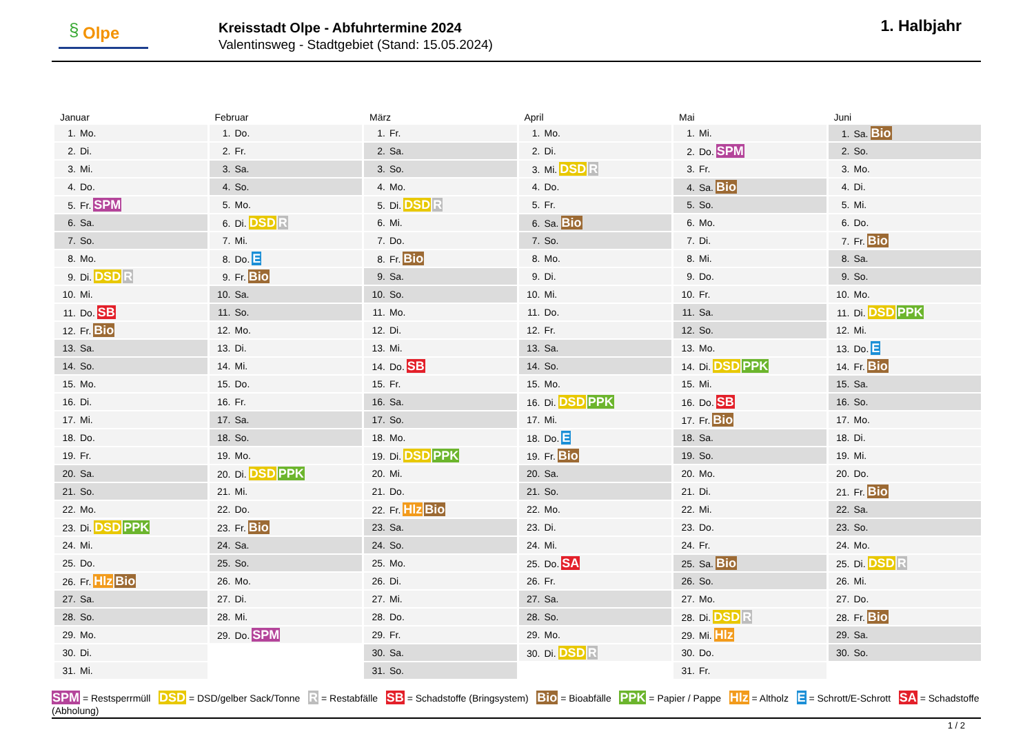§ Olpe
Kreisstadt Olpe - Abfuhrtermine 2024
Valentinsweg - Stadtgebiet (Stand: 15.05.2024)
1. Halbjahr
| Januar | Februar | März | April | Mai | Juni |
| --- | --- | --- | --- | --- | --- |
| 1. Mo. | 1. Do. | 1. Fr. | 1. Mo. | 1. Mi. | 1. Sa. Bio |
| 2. Di. | 2. Fr. | 2. Sa. | 2. Di. | 2. Do. SPM | 2. So. |
| 3. Mi. | 3. Sa. | 3. So. | 3. Mi. DSD R | 3. Fr. | 3. Mo. |
| 4. Do. | 4. So. | 4. Mo. | 4. Do. | 4. Sa. Bio | 4. Di. |
| 5. Fr. SPM | 5. Mo. | 5. Di. DSD R | 5. Fr. | 5. So. | 5. Mi. |
| 6. Sa. | 6. Di. DSD R | 6. Mi. | 6. Sa. Bio | 6. Mo. | 6. Do. |
| 7. So. | 7. Mi. | 7. Do. | 7. So. | 7. Di. | 7. Fr. Bio |
| 8. Mo. | 8. Do. E | 8. Fr. Bio | 8. Mo. | 8. Mi. | 8. Sa. |
| 9. Di. DSD R | 9. Fr. Bio | 9. Sa. | 9. Di. | 9. Do. | 9. So. |
| 10. Mi. | 10. Sa. | 10. So. | 10. Mi. | 10. Fr. | 10. Mo. |
| 11. Do. SB | 11. So. | 11. Mo. | 11. Do. | 11. Sa. | 11. Di. DSD PPK |
| 12. Fr. Bio | 12. Mo. | 12. Di. | 12. Fr. | 12. So. | 12. Mi. |
| 13. Sa. | 13. Di. | 13. Mi. | 13. Sa. | 13. Mo. | 13. Do. E |
| 14. So. | 14. Mi. | 14. Do. SB | 14. So. | 14. Di. DSD PPK | 14. Fr. Bio |
| 15. Mo. | 15. Do. | 15. Fr. | 15. Mo. | 15. Mi. | 15. Sa. |
| 16. Di. | 16. Fr. | 16. Sa. | 16. Di. DSD PPK | 16. Do. SB | 16. So. |
| 17. Mi. | 17. Sa. | 17. So. | 17. Mi. | 17. Fr. Bio | 17. Mo. |
| 18. Do. | 18. So. | 18. Mo. | 18. Do. E | 18. Sa. | 18. Di. |
| 19. Fr. | 19. Mo. | 19. Di. DSD PPK | 19. Fr. Bio | 19. So. | 19. Mi. |
| 20. Sa. | 20. Di. DSD PPK | 20. Mi. | 20. Sa. | 20. Mo. | 20. Do. |
| 21. So. | 21. Mi. | 21. Do. | 21. So. | 21. Di. | 21. Fr. Bio |
| 22. Mo. | 22. Do. | 22. Fr. Hlz Bio | 22. Mo. | 22. Mi. | 22. Sa. |
| 23. Di. DSD PPK | 23. Fr. Bio | 23. Sa. | 23. Di. | 23. Do. | 23. So. |
| 24. Mi. | 24. Sa. | 24. So. | 24. Mi. | 24. Fr. | 24. Mo. |
| 25. Do. | 25. So. | 25. Mo. | 25. Do. SA | 25. Sa. Bio | 25. Di. DSD R |
| 26. Fr. Hlz Bio | 26. Mo. | 26. Di. | 26. Fr. | 26. So. | 26. Mi. |
| 27. Sa. | 27. Di. | 27. Mi. | 27. Sa. | 27. Mo. | 27. Do. |
| 28. So. | 28. Mi. | 28. Do. | 28. So. | 28. Di. DSD R | 28. Fr. Bio |
| 29. Mo. | 29. Do. SPM | 29. Fr. | 29. Mo. | 29. Mi. Hlz | 29. Sa. |
| 30. Di. | | 30. Sa. | 30. Di. DSD R | 30. Do. | 30. So. |
| 31. Mi. | | 31. So. | | 31. Fr. | |
SPM = Restsperrmüll DSD = DSD/gelber Sack/Tonne R = Restabfälle SB = Schadstoffe (Bringsystem) Bio = Bioabfälle PPK = Papier / Pappe Hlz = Altholz E = Schrott/E-Schrott SA = Schadstoffe (Abholung)
1 / 2